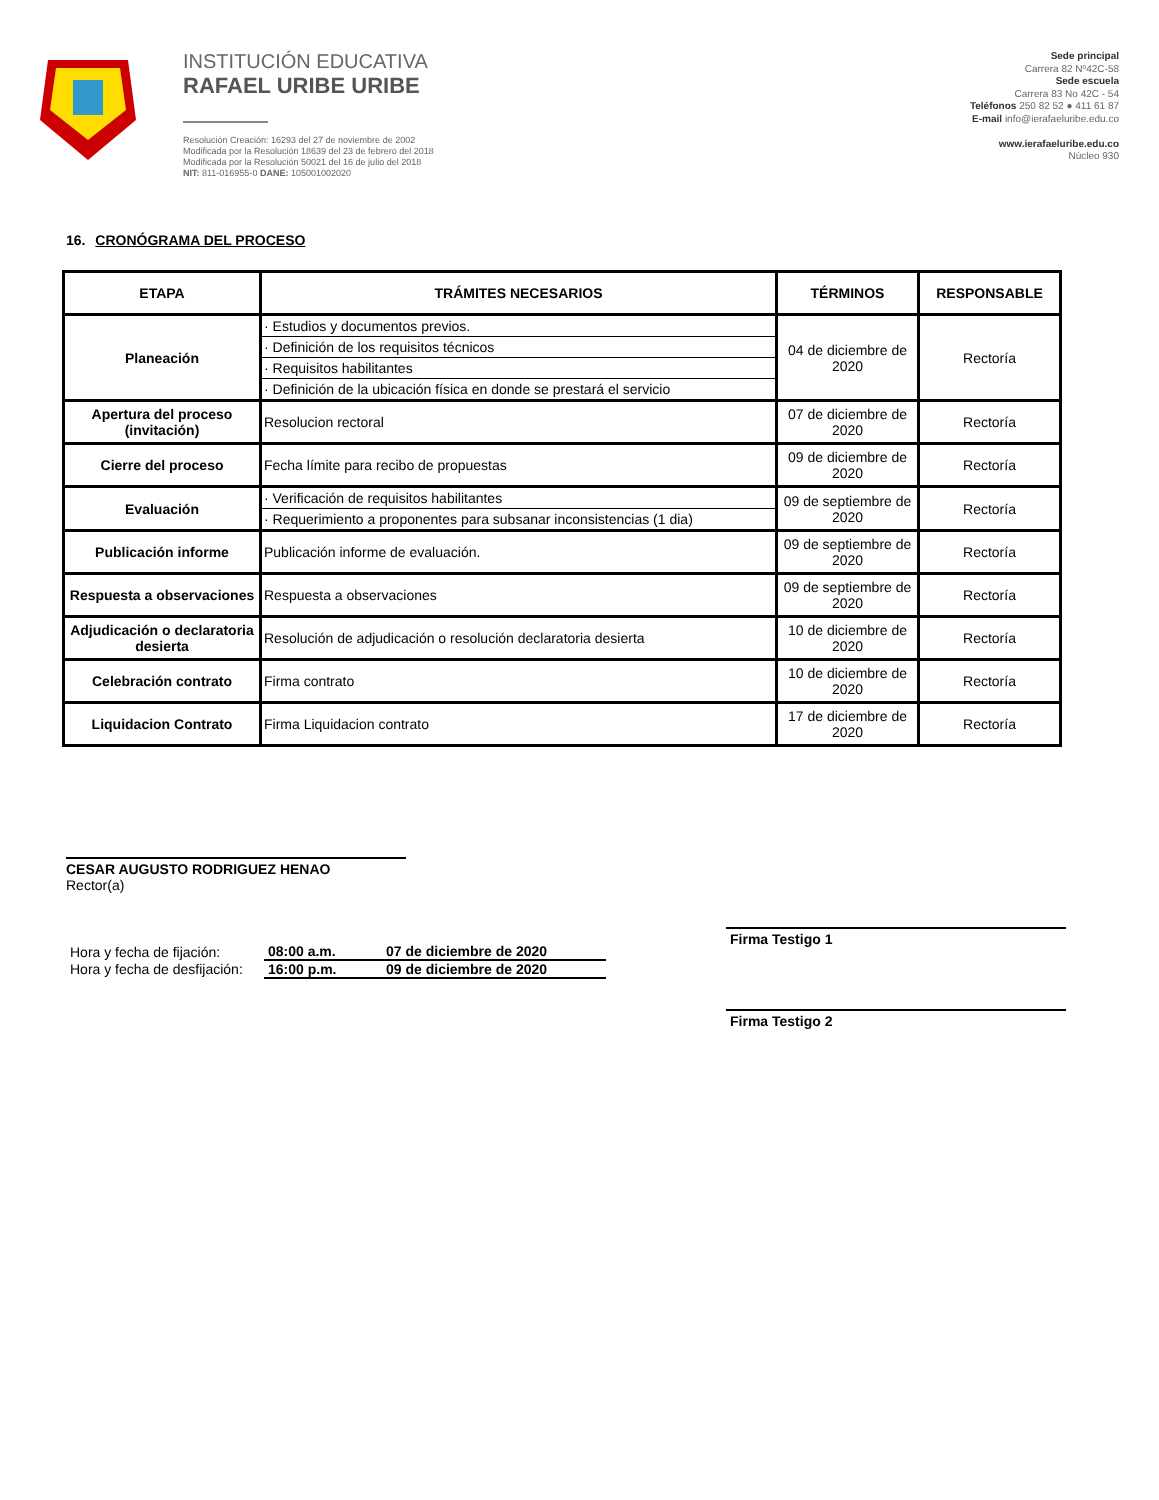INSTITUCIÓN EDUCATIVA
RAFAEL URIBE URIBE
Resolución Creación: 16293 del 27 de noviembre de 2002
Modificada por la Resolución 18639 del 23 de febrero del 2018
Modificada por la Resolución 50021 del 16 de julio del 2018
NIT: 811-016955-0 DANE: 105001002020
Sede principal
Carrera 82 Nº42C-58
Sede escuela
Carrera 83 No 42C - 54
Teléfonos 250 82 52 ● 411 61 87
E-mail info@ierafaeluribe.edu.co
www.ierafaeluribe.edu.co
Núcleo 930
16. CRONÓGRAMA DEL PROCESO
| ETAPA | TRÁMITES NECESARIOS | TÉRMINOS | RESPONSABLE |
| --- | --- | --- | --- |
| Planeación | · Estudios y documentos previos. | 04 de diciembre de 2020 | Rectoría |
| | · Definición de los requisitos técnicos | | |
| | · Requisitos habilitantes | | |
| | · Definición de la ubicación física en donde se prestará el servicio | | |
| Apertura del proceso (invitación) | Resolucion rectoral | 07 de diciembre de 2020 | Rectoría |
| Cierre del proceso | Fecha límite para recibo de propuestas | 09 de diciembre de 2020 | Rectoría |
| Evaluación | · Verificación de requisitos habilitantes | 09 de septiembre de 2020 | Rectoría |
| | · Requerimiento a proponentes para subsanar inconsistencias (1 dia) | | |
| Publicación informe | Publicación informe de evaluación. | 09 de septiembre de 2020 | Rectoría |
| Respuesta a observaciones | Respuesta a observaciones | 09 de septiembre de 2020 | Rectoría |
| Adjudicación o declaratoria desierta | Resolución de adjudicación o resolución declaratoria desierta | 10 de diciembre de 2020 | Rectoría |
| Celebración contrato | Firma contrato | 10 de diciembre de 2020 | Rectoría |
| Liquidacion Contrato | Firma Liquidacion contrato | 17 de diciembre de 2020 | Rectoría |
CESAR AUGUSTO RODRIGUEZ HENAO
Rector(a)
| Hora y fecha de fijación: | 08:00 a.m. | 07 de diciembre de 2020 |
| Hora y fecha de desfijación: | 16:00 p.m. | 09 de diciembre de 2020 |
Firma Testigo 1
Firma Testigo 2